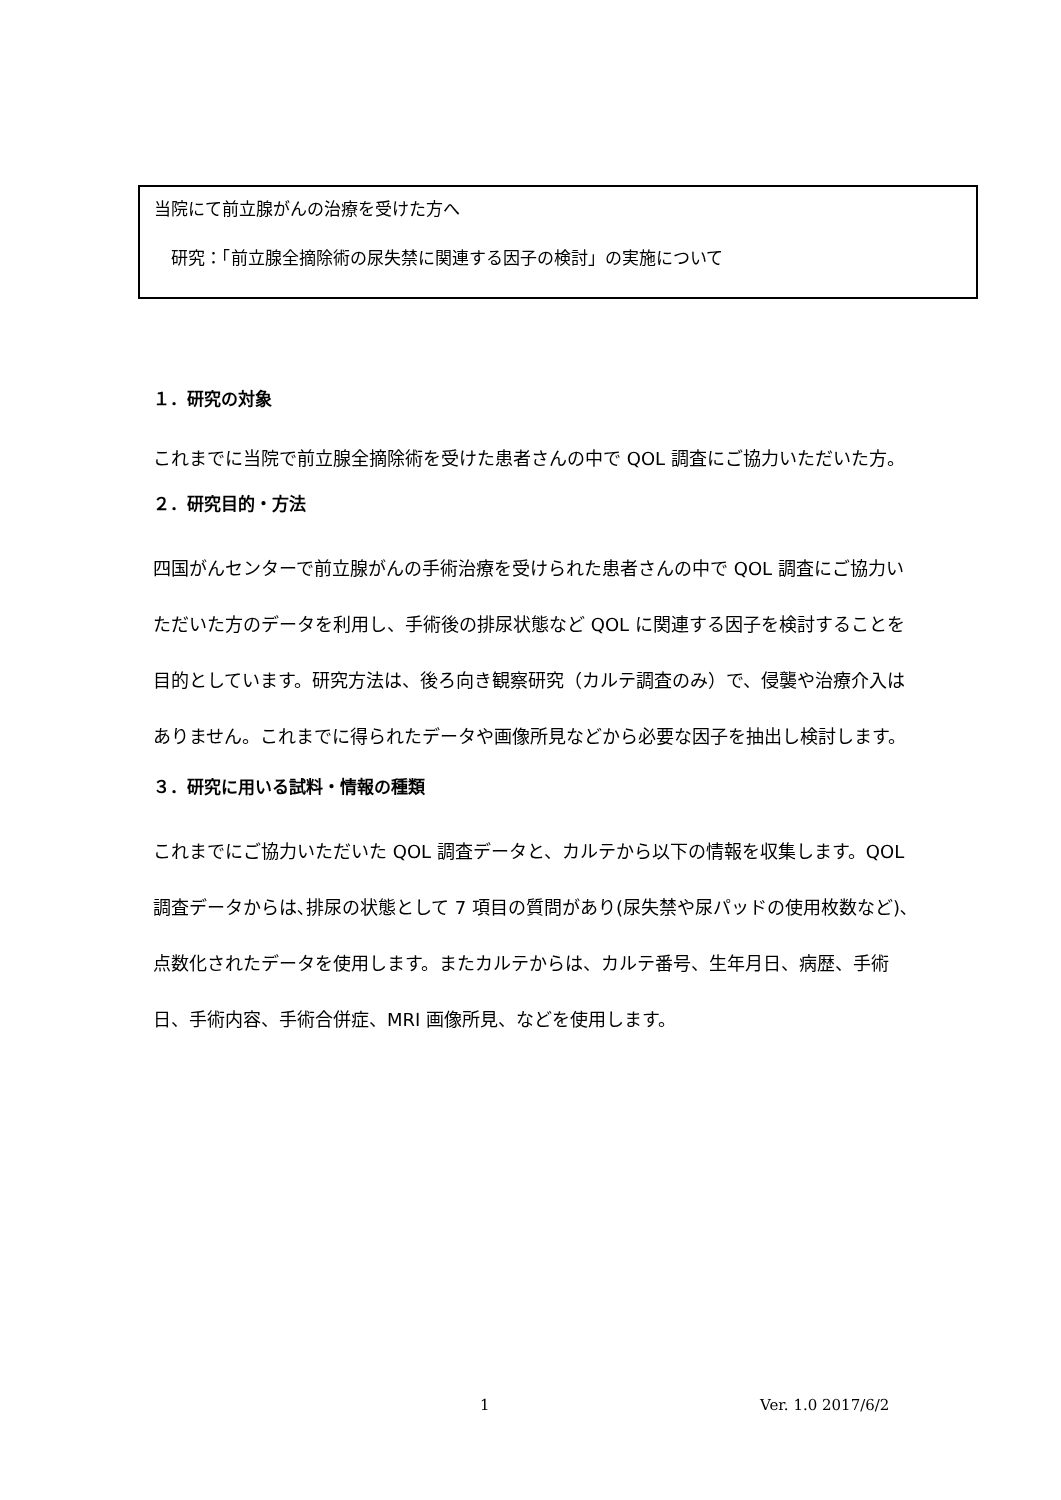当院にて前立腺がんの治療を受けた方へ
　研究：「前立腺全摘除術の尿失禁に関連する因子の検討」の実施について
１．研究の対象
これまでに当院で前立腺全摘除術を受けた患者さんの中で QOL 調査にご協力いただいた方。
２．研究目的・方法
四国がんセンターで前立腺がんの手術治療を受けられた患者さんの中で QOL 調査にご協力いただいた方のデータを利用し、手術後の排尿状態など QOL に関連する因子を検討することを目的としています。研究方法は、後ろ向き観察研究（カルテ調査のみ）で、侵襲や治療介入はありません。これまでに得られたデータや画像所見などから必要な因子を抽出し検討します。
３．研究に用いる試料・情報の種類
これまでにご協力いただいた QOL 調査データと、カルテから以下の情報を収集します。QOL 調査データからは､排尿の状態として 7 項目の質問があり(尿失禁や尿パッドの使用枚数など)､点数化されたデータを使用します。またカルテからは、カルテ番号、生年月日、病歴、手術日、手術内容、手術合併症、MRI 画像所見、などを使用します。
1 Ver. 1.0 2017/6/2